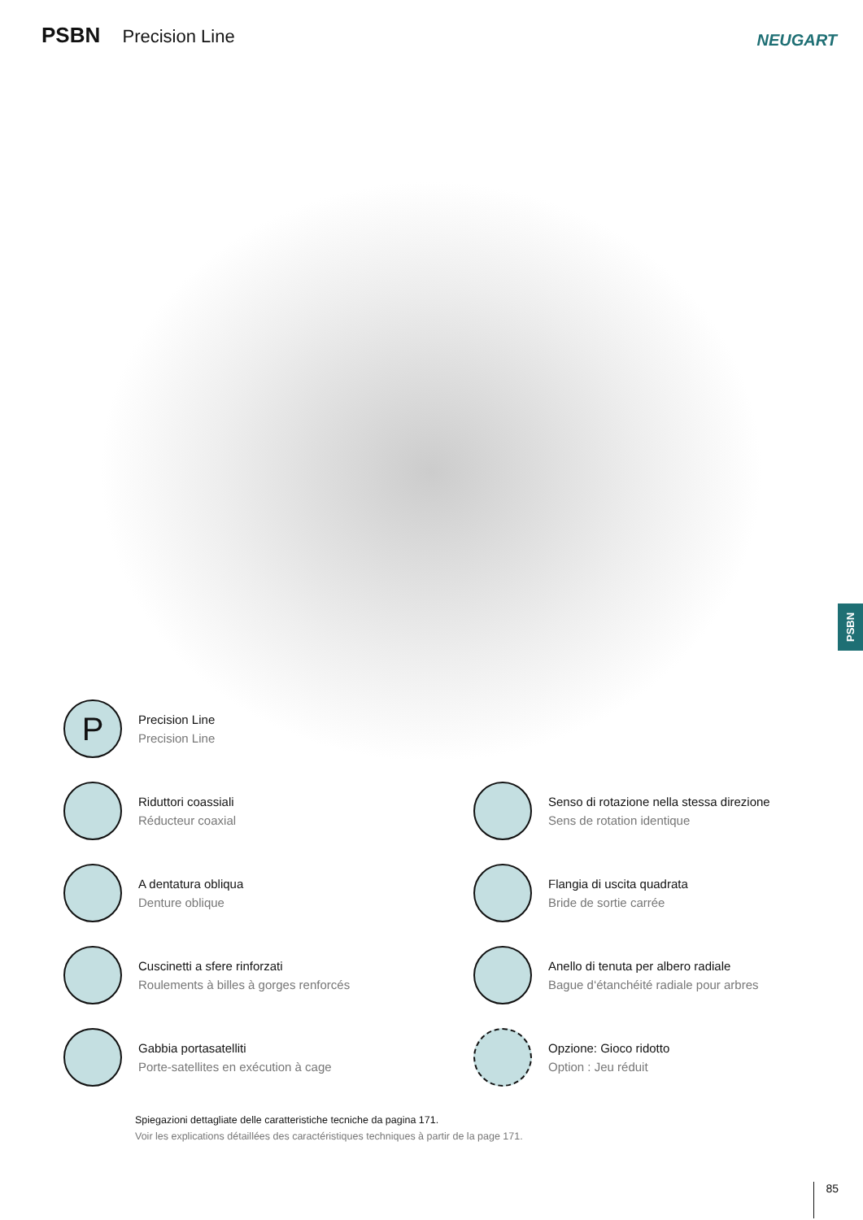PSBN Precision Line NEUGART
PSBN
P
Precision Line
Precision Line
Riduttori coassiali
Réducteur coaxial
Senso di rotazione nella stessa direzione
Sens de rotation identique
A dentatura obliqua
Denture oblique
Flangia di uscita quadrata
Bride de sortie carrée
Cuscinetti a sfere rinforzati
Roulements à billes à gorges renforcés
Anello di tenuta per albero radiale
Bague d‘étanchéité radiale pour arbres
Gabbia portasatelliti
Porte-satellites en exécution à cage
Opzione: Gioco ridotto
Option : Jeu réduit
Spiegazioni dettagliate delle caratteristiche tecniche da pagina 171.
Voir les explications détaillées des caractéristiques techniques à partir de la page 171.
85